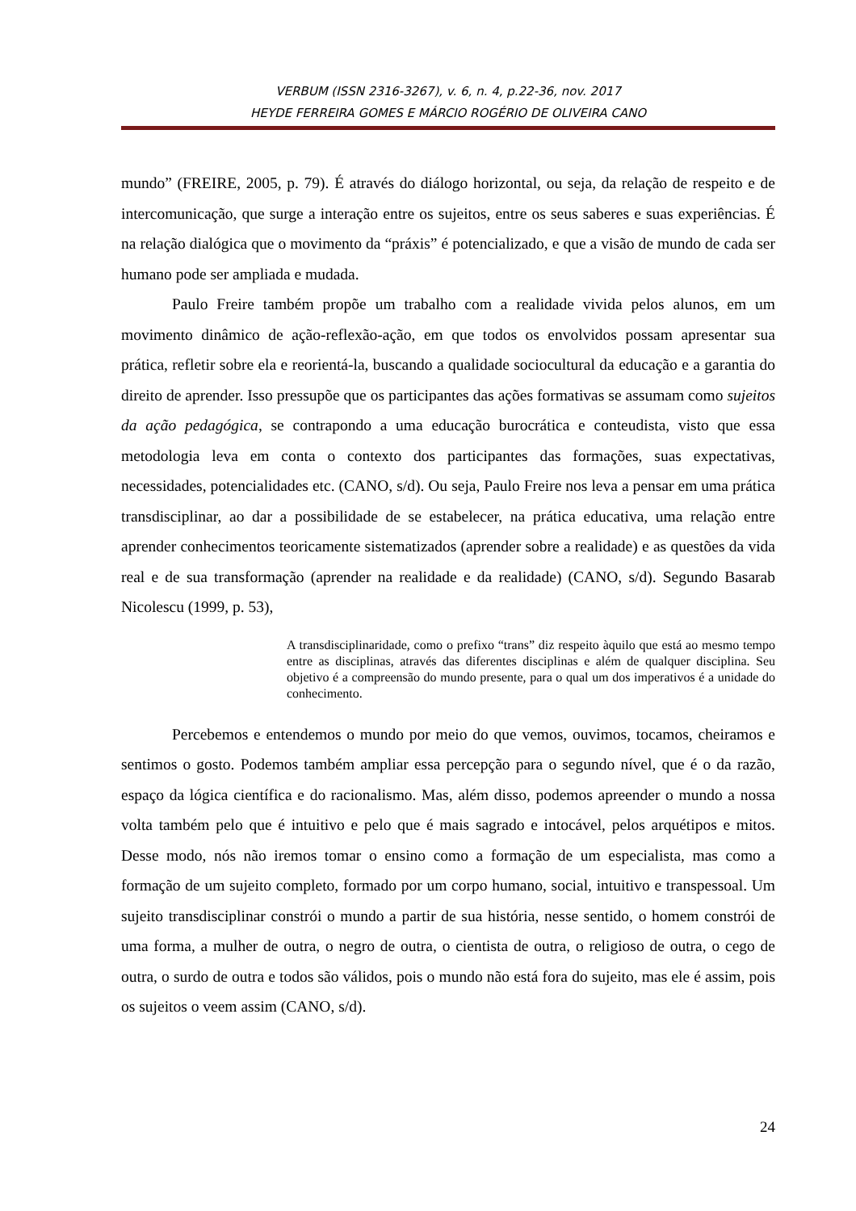VERBUM (ISSN 2316-3267), v. 6, n. 4, p.22-36, nov. 2017
HEYDE FERREIRA GOMES E MÁRCIO ROGÉRIO DE OLIVEIRA CANO
mundo” (FREIRE, 2005, p. 79). É através do diálogo horizontal, ou seja, da relação de respeito e de intercomunicação, que surge a interação entre os sujeitos, entre os seus saberes e suas experiências. É na relação dialógica que o movimento da “práxis” é potencializado, e que a visão de mundo de cada ser humano pode ser ampliada e mudada.
Paulo Freire também propõe um trabalho com a realidade vivida pelos alunos, em um movimento dinâmico de ação-reflexão-ação, em que todos os envolvidos possam apresentar sua prática, refletir sobre ela e reorientá-la, buscando a qualidade sociocultural da educação e a garantia do direito de aprender. Isso pressupõe que os participantes das ações formativas se assumam como sujeitos da ação pedagógica, se contrapondo a uma educação burocrática e conteudista, visto que essa metodologia leva em conta o contexto dos participantes das formações, suas expectativas, necessidades, potencialidades etc. (CANO, s/d). Ou seja, Paulo Freire nos leva a pensar em uma prática transdisciplinar, ao dar a possibilidade de se estabelecer, na prática educativa, uma relação entre aprender conhecimentos teoricamente sistematizados (aprender sobre a realidade) e as questões da vida real e de sua transformação (aprender na realidade e da realidade) (CANO, s/d). Segundo Basarab Nicolescu (1999, p. 53),
A transdisciplinaridade, como o prefixo “trans” diz respeito àquilo que está ao mesmo tempo entre as disciplinas, através das diferentes disciplinas e além de qualquer disciplina. Seu objetivo é a compreensão do mundo presente, para o qual um dos imperativos é a unidade do conhecimento.
Percebemos e entendemos o mundo por meio do que vemos, ouvimos, tocamos, cheiramos e sentimos o gosto. Podemos também ampliar essa percepção para o segundo nível, que é o da razão, espaço da lógica científica e do racionalismo. Mas, além disso, podemos apreender o mundo a nossa volta também pelo que é intuitivo e pelo que é mais sagrado e intocável, pelos arquétipos e mitos. Desse modo, nós não iremos tomar o ensino como a formação de um especialista, mas como a formação de um sujeito completo, formado por um corpo humano, social, intuitivo e transpessoal. Um sujeito transdisciplinar constrói o mundo a partir de sua história, nesse sentido, o homem constrói de uma forma, a mulher de outra, o negro de outra, o cientista de outra, o religioso de outra, o cego de outra, o surdo de outra e todos são válidos, pois o mundo não está fora do sujeito, mas ele é assim, pois os sujeitos o veem assim (CANO, s/d).
24